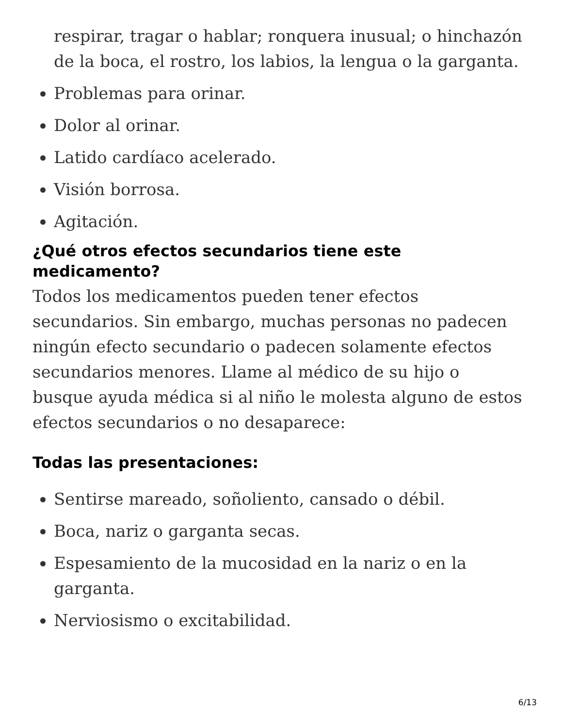respirar, tragar o hablar; ronquera inusual; o hinchazón de la boca, el rostro, los labios, la lengua o la garganta.
Problemas para orinar.
Dolor al orinar.
Latido cardíaco acelerado.
Visión borrosa.
Agitación.
¿Qué otros efectos secundarios tiene este medicamento?
Todos los medicamentos pueden tener efectos secundarios. Sin embargo, muchas personas no padecen ningún efecto secundario o padecen solamente efectos secundarios menores. Llame al médico de su hijo o busque ayuda médica si al niño le molesta alguno de estos efectos secundarios o no desaparece:
Todas las presentaciones:
Sentirse mareado, soñoliento, cansado o débil.
Boca, nariz o garganta secas.
Espesamiento de la mucosidad en la nariz o en la garganta.
Nerviosismo o excitabilidad.
6/13